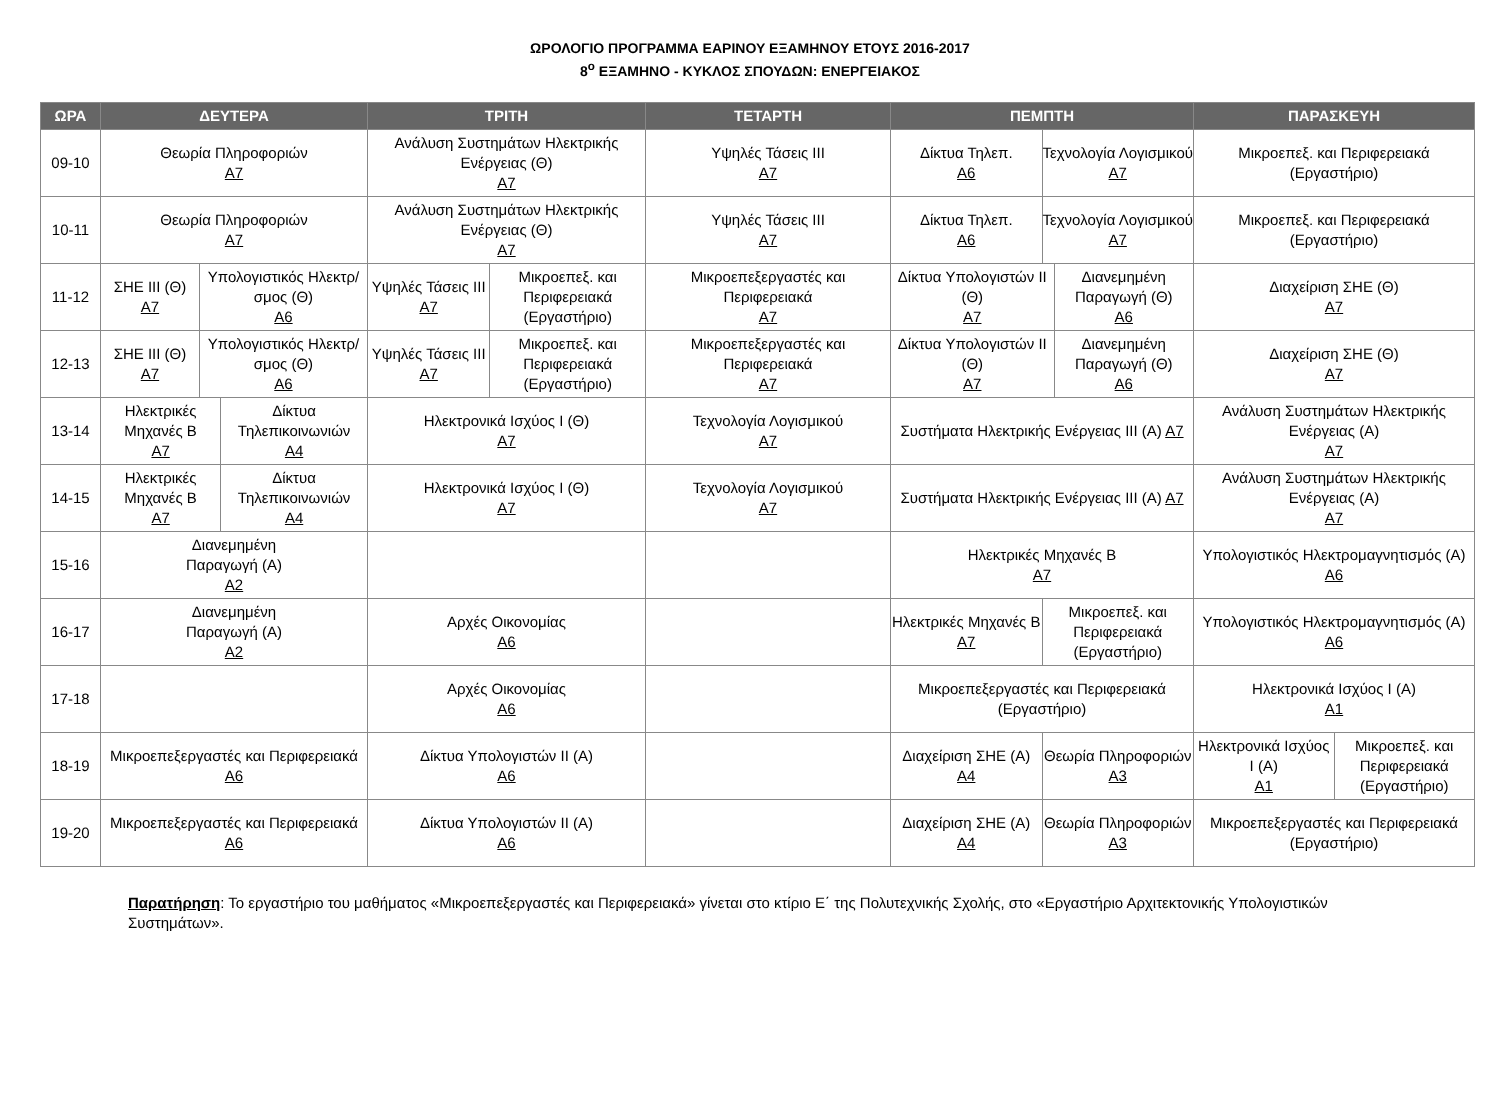ΩΡΟΛΟΓΙΟ ΠΡΟΓΡΑΜΜΑ ΕΑΡΙΝΟΥ ΕΞΑΜΗΝΟΥ ΕΤΟΥΣ 2016-2017
8<sup>ο</sup> ΕΞΑΜΗΝΟ - ΚΥΚΛΟΣ ΣΠΟΥΔΩΝ: ΕΝΕΡΓΕΙΑΚΟΣ
| ΩΡΑ | ΔΕΥΤΕΡΑ | ΤΡΙΤΗ | ΤΕΤΑΡΤΗ | ΠΕΜΠΤΗ | ΠΑΡΑΣΚΕΥΗ |
| --- | --- | --- | --- | --- | --- |
| 09-10 | Θεωρία Πληροφοριών Α7 | Ανάλυση Συστημάτων Ηλεκτρικής Ενέργειας (Θ) Α7 | Υψηλές Τάσεις ΙΙΙ Α7 | / Δίκτυα Τηλεπ. Α6 / Τεχνολογία Λογισμικού Α7 / | Μικροεπεξ. και Περιφερειακά (Εργαστήριο) |
| 10-11 | Θεωρία Πληροφοριών Α7 | Ανάλυση Συστημάτων Ηλεκτρικής Ενέργειας (Θ) Α7 | Υψηλές Τάσεις ΙΙΙ Α7 | / Δίκτυα Τηλεπ. Α6 / Τεχνολογία Λογισμικού Α7 / | Μικροεπεξ. και Περιφερειακά (Εργαστήριο) |
| 11-12 | / ΣΗΕ ΙΙΙ (Θ) Α7 / Υπολογιστικός Ηλεκτρ/σμος (Θ) Α6 / | / Υψηλές Τάσεις ΙΙΙ Α7 / Μικροεπεξ. και Περιφερειακά (Εργαστήριο) / | Μικροεπεξεργαστές και Περιφερειακά Α7 | / Δίκτυα Υπολογιστών ΙΙ (Θ) Α7 / Διανεμημένη Παραγωγή (Θ) Α6 / | Διαχείριση ΣΗΕ (Θ) Α7 |
| 12-13 | / ΣΗΕ ΙΙΙ (Θ) Α7 / Υπολογιστικός Ηλεκτρ/σμος (Θ) Α6 / | / Υψηλές Τάσεις ΙΙΙ Α7 / Μικροεπεξ. και Περιφερειακά (Εργαστήριο) / | Μικροεπεξεργαστές και Περιφερειακά Α7 | / Δίκτυα Υπολογιστών ΙΙ (Θ) Α7 / Διανεμημένη Παραγωγή (Θ) Α6 / | Διαχείριση ΣΗΕ (Θ) Α7 |
| 13-14 | / Ηλεκτρικές Μηχανές Β Α7 / Δίκτυα Τηλεπικοινωνιών Α4 / | Ηλεκτρονικά Ισχύος Ι (Θ) Α7 | Τεχνολογία Λογισμικού Α7 | Συστήματα Ηλεκτρικής Ενέργειας ΙΙΙ (Α) Α7 | Ανάλυση Συστημάτων Ηλεκτρικής Ενέργειας (Α) Α7 |
| 14-15 | / Ηλεκτρικές Μηχανές Β Α7 / Δίκτυα Τηλεπικοινωνιών Α4 / | Ηλεκτρονικά Ισχύος Ι (Θ) Α7 | Τεχνολογία Λογισμικού Α7 | Συστήματα Ηλεκτρικής Ενέργειας ΙΙΙ (Α) Α7 | Ανάλυση Συστημάτων Ηλεκτρικής Ενέργειας (Α) Α7 |
| 15-16 | Διανεμημένη Παραγωγή (Α) Α2 | | | Ηλεκτρικές Μηχανές Β Α7 | Υπολογιστικός Ηλεκτρομαγνητισμός (Α) Α6 |
| 16-17 | Διανεμημένη Παραγωγή (Α) Α2 | Αρχές Οικονομίας Α6 | | / Ηλεκτρικές Μηχανές Β Α7 / Μικροεπεξ. και Περιφερειακά (Εργαστήριο) / | Υπολογιστικός Ηλεκτρομαγνητισμός (Α) Α6 |
| 17-18 | | Αρχές Οικονομίας Α6 | | Μικροεπεξεργαστές και Περιφερειακά (Εργαστήριο) | Ηλεκτρονικά Ισχύος Ι (Α) Α1 |
| 18-19 | Μικροεπεξεργαστές και Περιφερειακά Α6 | Δίκτυα Υπολογιστών ΙΙ (Α) Α6 | | / Διαχείριση ΣΗΕ (Α) Α4 / Θεωρία Πληροφοριών Α3 / | / Ηλεκτρονικά Ισχύος Ι (Α) Α1 / Μικροεπεξ. και Περιφερειακά (Εργαστήριο) / |
| 19-20 | Μικροεπεξεργαστές και Περιφερειακά Α6 | Δίκτυα Υπολογιστών ΙΙ (Α) Α6 | | / Διαχείριση ΣΗΕ (Α) Α4 / Θεωρία Πληροφοριών Α3 / | Μικροεπεξεργαστές και Περιφερειακά (Εργαστήριο) |
Παρατήρηση: Το εργαστήριο του μαθήματος «Μικροεπεξεργαστές και Περιφερειακά» γίνεται στο κτίριο Ε΄ της Πολυτεχνικής Σχολής, στο «Εργαστήριο Αρχιτεκτονικής Υπολογιστικών Συστημάτων».